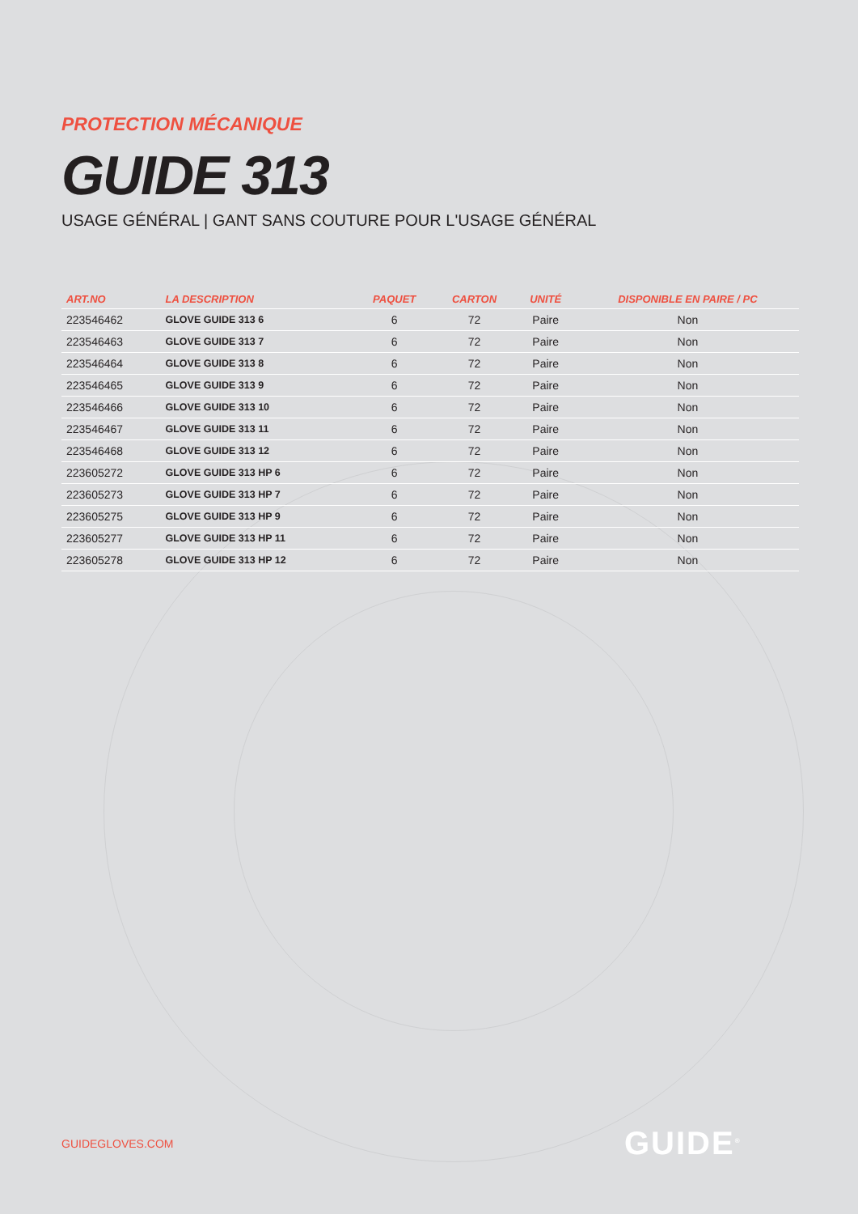PROTECTION MÉCANIQUE
GUIDE 313
USAGE GÉNÉRAL | GANT SANS COUTURE POUR L'USAGE GÉNÉRAL
| ART.NO | LA DESCRIPTION | PAQUET | CARTON | UNITÉ | DISPONIBLE EN PAIRE / PC |
| --- | --- | --- | --- | --- | --- |
| 223546462 | GLOVE GUIDE 313 6 | 6 | 72 | Paire | Non |
| 223546463 | GLOVE GUIDE 313 7 | 6 | 72 | Paire | Non |
| 223546464 | GLOVE GUIDE 313 8 | 6 | 72 | Paire | Non |
| 223546465 | GLOVE GUIDE 313 9 | 6 | 72 | Paire | Non |
| 223546466 | GLOVE GUIDE 313 10 | 6 | 72 | Paire | Non |
| 223546467 | GLOVE GUIDE 313 11 | 6 | 72 | Paire | Non |
| 223546468 | GLOVE GUIDE 313 12 | 6 | 72 | Paire | Non |
| 223605272 | GLOVE GUIDE 313 HP 6 | 6 | 72 | Paire | Non |
| 223605273 | GLOVE GUIDE 313 HP 7 | 6 | 72 | Paire | Non |
| 223605275 | GLOVE GUIDE 313 HP 9 | 6 | 72 | Paire | Non |
| 223605277 | GLOVE GUIDE 313 HP 11 | 6 | 72 | Paire | Non |
| 223605278 | GLOVE GUIDE 313 HP 12 | 6 | 72 | Paire | Non |
GUIDEGLOVES.COM GUIDE<sup>®</sup>